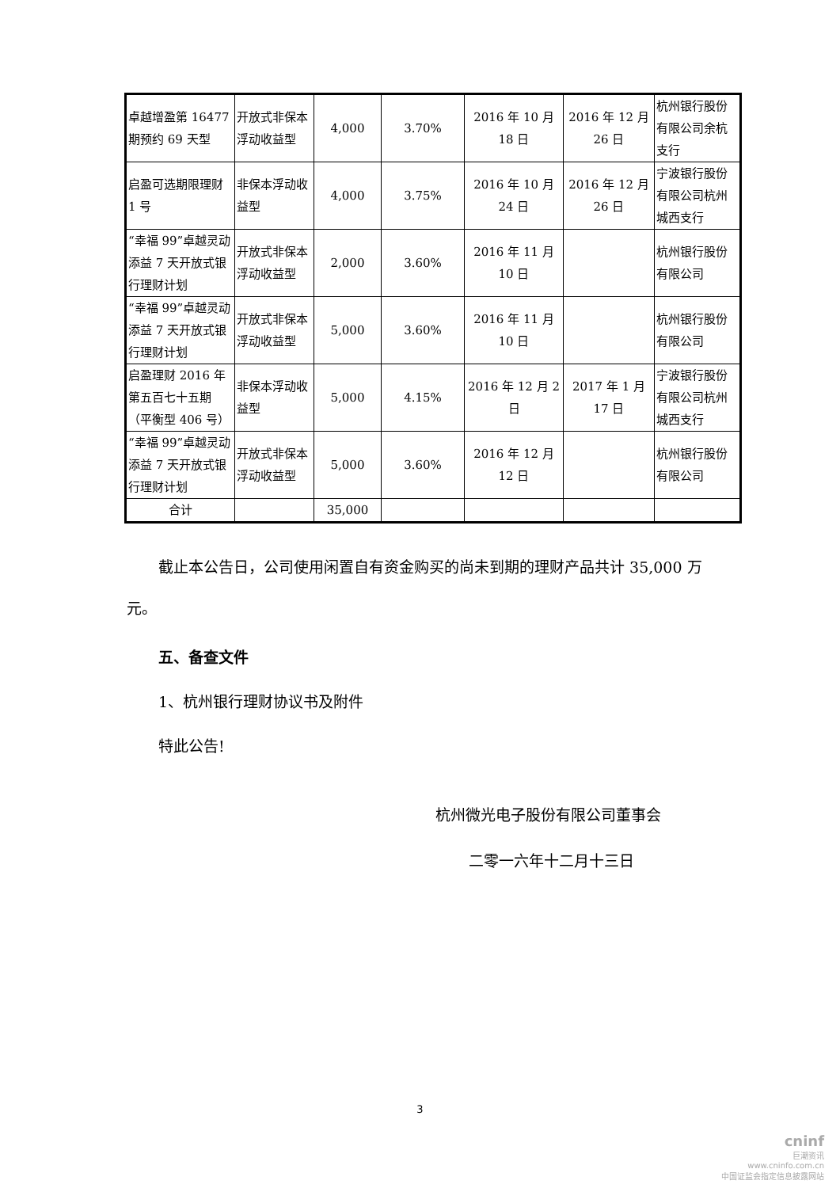| 卓越增盈第 16477 期预约 69 天型 | 开放式非保本浮动收益型 | 4,000 | 3.70% | 2016 年 10 月 18 日 | 2016 年 12 月 26 日 | 杭州银行股份有限公司余杭支行 |
| 启盈可选期限理财 1 号 | 非保本浮动收益型 | 4,000 | 3.75% | 2016 年 10 月 24 日 | 2016 年 12 月 26 日 | 宁波银行股份有限公司杭州城西支行 |
| “幸福 99”卓越灵动添益 7 天开放式银行理财计划 | 开放式非保本浮动收益型 | 2,000 | 3.60% | 2016 年 11 月 10 日 | | 杭州银行股份有限公司 |
| “幸福 99”卓越灵动添益 7 天开放式银行理财计划 | 开放式非保本浮动收益型 | 5,000 | 3.60% | 2016 年 11 月 10 日 | | 杭州银行股份有限公司 |
| 启盈理财 2016 年第五百七十五期（平衡型 406 号） | 非保本浮动收益型 | 5,000 | 4.15% | 2016 年 12 月 2 日 | 2017 年 1 月 17 日 | 宁波银行股份有限公司杭州城西支行 |
| “幸福 99”卓越灵动添益 7 天开放式银行理财计划 | 开放式非保本浮动收益型 | 5,000 | 3.60% | 2016 年 12 月 12 日 | | 杭州银行股份有限公司 |
| 合计 | | 35,000 | | | | |
截止本公告日，公司使用闲置自有资金购买的尚未到期的理财产品共计 35,000 万元。
五、备查文件
1、杭州银行理财协议书及附件
特此公告!
杭州微光电子股份有限公司董事会
二零一六年十二月十三日
3
cninf
巨潮资讯
www.cninfo.com.cn
中国证监会指定信息披露网站